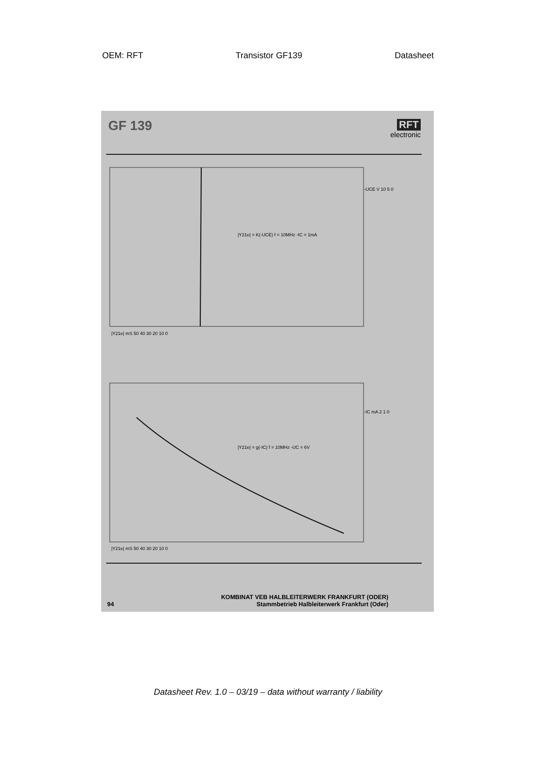OEM: RFT Transistor GF139 Datasheet
GF 139
RFT
electronic
|Y21e| = K(-UCE) f = 10MHz -IC = 1mA
|Y21e| = g(-IC) f = 10MHz -UC = 6V
|Y21e| mS 50 40 30 20 10 0
-UCE V 10 5 0
|Y21e| mS 50 40 30 20 10 0
-IC mA 2 1 0
94 KOMBINAT VEB HALBLEITERWERK FRANKFURT (ODER)
Stammbetrieb Halbleiterwerk Frankfurt (Oder)
Datasheet Rev. 1.0 – 03/19 – data without warranty / liability